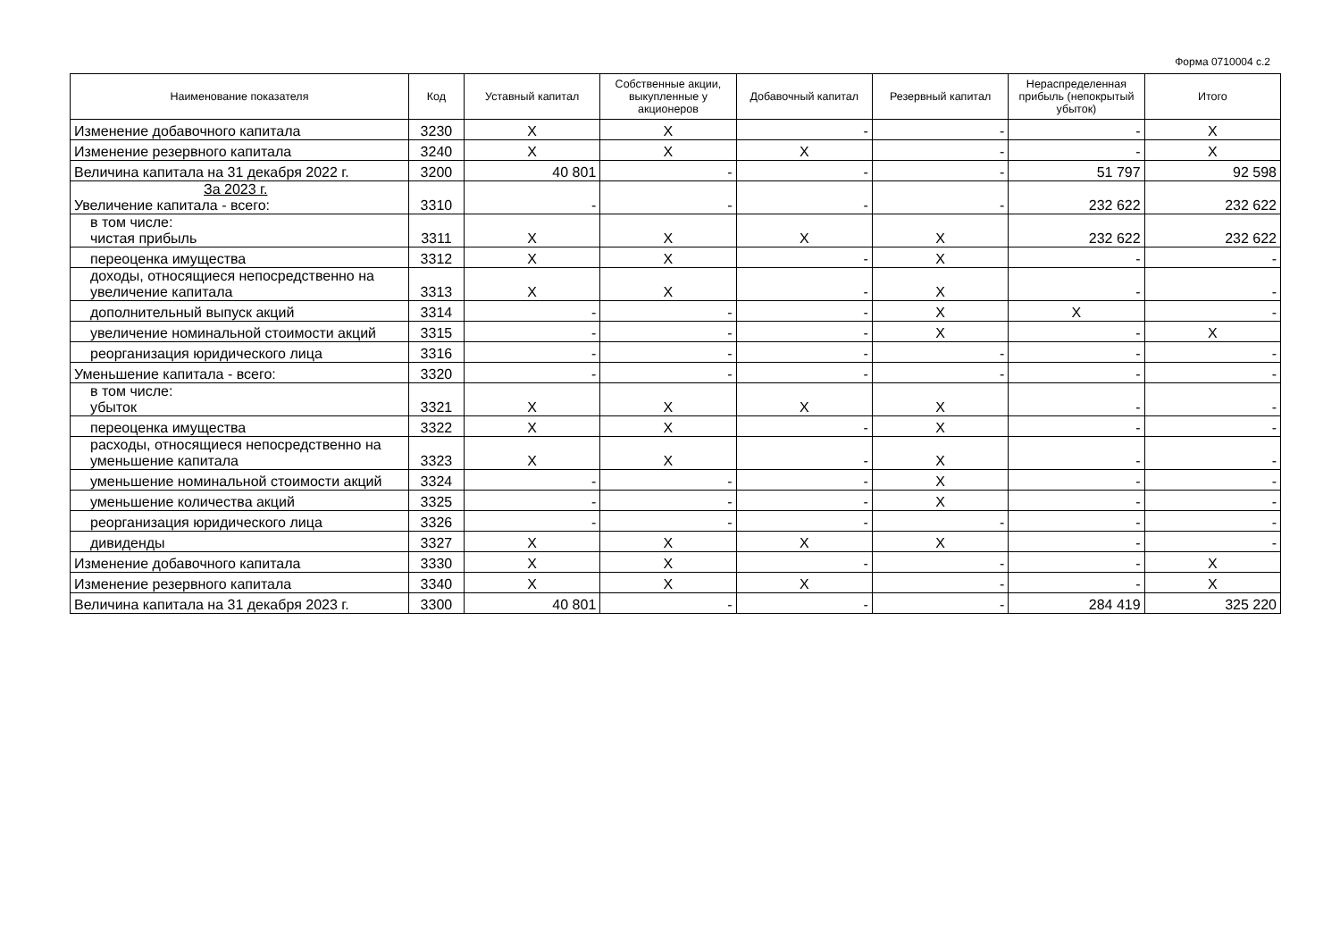Форма 0710004 с.2
| Наименование показателя | Код | Уставный капитал | Собственные акции, выкупленные у акционеров | Добавочный капитал | Резервный капитал | Нераспределенная прибыль (непокрытый убыток) | Итого |
| --- | --- | --- | --- | --- | --- | --- | --- |
| Изменение добавочного капитала | 3230 | X | X | - | - | - | X |
| Изменение резервного капитала | 3240 | X | X | X | - | - | X |
| Величина капитала на 31 декабря 2022 г. | 3200 | 40 801 | - | - | - | 51 797 | 92 598 |
| За 2023 г. Увеличение капитала - всего: | 3310 | - | - | - | - | 232 622 | 232 622 |
| в том числе: чистая прибыль | 3311 | X | X | X | X | 232 622 | 232 622 |
| переоценка имущества | 3312 | X | X | - | X | - | - |
| доходы, относящиеся непосредственно на увеличение капитала | 3313 | X | X | - | X | - | - |
| дополнительный выпуск акций | 3314 | - | - | - | X | X | - |
| увеличение номинальной стоимости акций | 3315 | - | - | - | X | - | X |
| реорганизация юридического лица | 3316 | - | - | - | - | - | - |
| Уменьшение капитала - всего: | 3320 | - | - | - | - | - | - |
| в том числе: убыток | 3321 | X | X | X | X | - | - |
| переоценка имущества | 3322 | X | X | - | X | - | - |
| расходы, относящиеся непосредственно на уменьшение капитала | 3323 | X | X | - | X | - | - |
| уменьшение номинальной стоимости акций | 3324 | - | - | - | X | - | - |
| уменьшение количества акций | 3325 | - | - | - | X | - | - |
| реорганизация юридического лица | 3326 | - | - | - | - | - | - |
| дивиденды | 3327 | X | X | X | X | - | - |
| Изменение добавочного капитала | 3330 | X | X | - | - | - | X |
| Изменение резервного капитала | 3340 | X | X | X | - | - | X |
| Величина капитала на 31 декабря 2023 г. | 3300 | 40 801 | - | - | - | 284 419 | 325 220 |